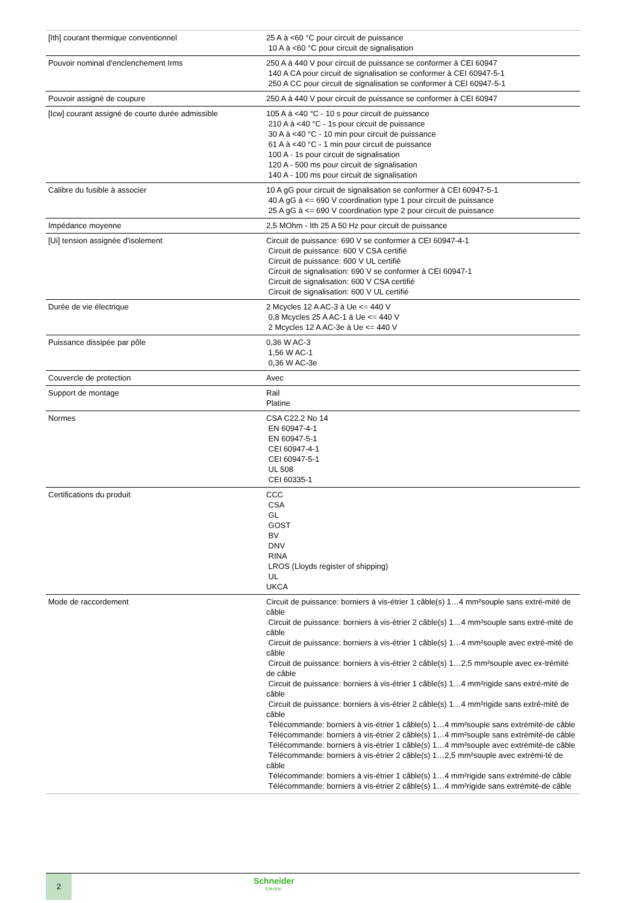| [Ith] courant thermique conventionnel | 25 A à <60 °C pour circuit de puissance 10 A à <60 °C pour circuit de signalisation |
| Pouvoir nominal d'enclenchement Irms | 250 A à 440 V pour circuit de puissance se conformer à CEI 60947 140 A CA pour circuit de signalisation se conformer à CEI 60947-5-1 250 A CC pour circuit de signalisation se conformer à CEI 60947-5-1 |
| Pouvoir assigné de coupure | 250 A à 440 V pour circuit de puissance se conformer à CEI 60947 |
| [Icw] courant assigné de courte durée admissible | 105 A à <40 °C - 10 s pour circuit de puissance 210 A à <40 °C - 1s pour circuit de puissance 30 A à <40 °C - 10 min pour circuit de puissance 61 A à <40 °C - 1 min pour circuit de puissance 100 A - 1s pour circuit de signalisation 120 A - 500 ms pour circuit de signalisation 140 A - 100 ms pour circuit de signalisation |
| Calibre du fusible à associer | 10 A gG pour circuit de signalisation se conformer à CEI 60947-5-1 40 A gG à <= 690 V coordination type 1 pour circuit de puissance 25 A gG à <= 690 V coordination type 2 pour circuit de puissance |
| Impédance moyenne | 2,5 MOhm - Ith 25 A 50 Hz pour circuit de puissance |
| [Ui] tension assignée d'isolement | Circuit de puissance: 690 V se conformer à CEI 60947-4-1 Circuit de puissance: 600 V CSA certifié Circuit de puissance: 600 V UL certifié Circuit de signalisation: 690 V se conformer à CEI 60947-1 Circuit de signalisation: 600 V CSA certifié Circuit de signalisation: 600 V UL certifié |
| Durée de vie électrique | 2 Mcycles 12 A AC-3 à Ue <= 440 V 0,8 Mcycles 25 A AC-1 à Ue <= 440 V 2 Mcycles 12 A AC-3e à Ue <= 440 V |
| Puissance dissipée par pôle | 0,36 W AC-3 1,56 W AC-1 0,36 W AC-3e |
| Couvercle de protection | Avec |
| Support de montage | Rail Platine |
| Normes | CSA C22.2 No 14 EN 60947-4-1 EN 60947-5-1 CEI 60947-4-1 CEI 60947-5-1 UL 508 CEI 60335-1 |
| Certifications du produit | CCC CSA GL GOST BV DNV RINA LROS (Lloyds register of shipping) UL UKCA |
| Mode de raccordement | Circuit de puissance: borniers à vis-étrier 1 câble(s) 1…4 mm²souple sans extré-mité de câble Circuit de puissance: borniers à vis-étrier 2 câble(s) 1…4 mm²souple sans extré-mité de câble Circuit de puissance: borniers à vis-étrier 1 câble(s) 1…4 mm²souple avec extré-mité de câble Circuit de puissance: borniers à vis-étrier 2 câble(s) 1…2,5 mm²souple avec ex-trémité de câble Circuit de puissance: borniers à vis-étrier 1 câble(s) 1…4 mm²rigide sans extré-mité de câble Circuit de puissance: borniers à vis-étrier 2 câble(s) 1…4 mm²rigide sans extré-mité de câble Télécommande: borniers à vis-étrier 1 câble(s) 1…4 mm²souple sans extrémité-de câble Télécommande: borniers à vis-étrier 2 câble(s) 1…4 mm²souple sans extrémité-de câble Télécommande: borniers à vis-étrier 1 câble(s) 1…4 mm²souple avec extrémité-de câble Télécommande: borniers à vis-étrier 2 câble(s) 1…2,5 mm²souple avec extrémi-té de câble Télécommande: borniers à vis-étrier 1 câble(s) 1…4 mm²rigide sans extrémité-de câble Télécommande: borniers à vis-étrier 2 câble(s) 1…4 mm²rigide sans extrémité-de câble |
2 Schneider
Electric